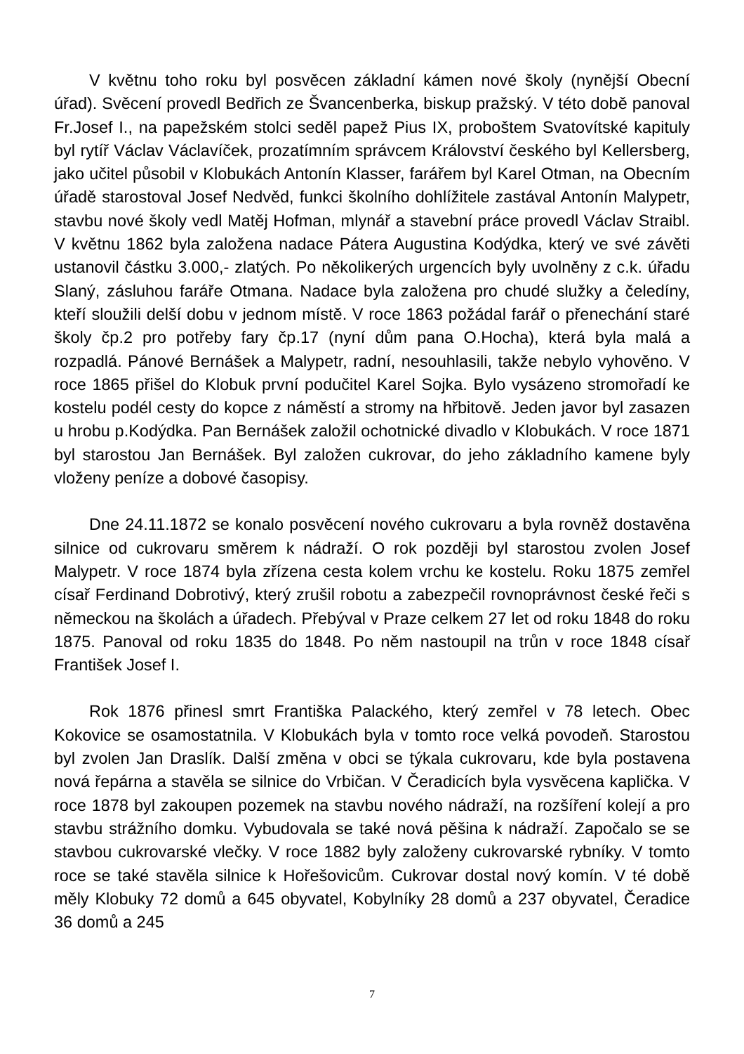V květnu toho roku byl posvěcen základní kámen nové školy (nynější Obecní úřad). Svěcení provedl Bedřich ze Švancenberka, biskup pražský. V této době panoval Fr.Josef I., na papežském stolci seděl papež Pius IX, proboštem Svatovítské kapituly byl rytíř Václav Václavíček, prozatímním správcem Království českého byl Kellersberg, jako učitel působil v Klobukách Antonín Klasser, farářem byl Karel Otman, na Obecním úřadě starostoval Josef Nedvěd, funkci školního dohlížitele zastával Antonín Malypetr, stavbu nové školy vedl Matěj Hofman, mlynář a stavební práce provedl Václav Straibl. V květnu 1862 byla založena nadace Pátera Augustina Kodýdka, který ve své závěti ustanovil částku 3.000,- zlatých. Po několikerých urgencích byly uvolněny z c.k. úřadu Slaný, zásluhou faráře Otmana. Nadace byla založena pro chudé služky a čeledíny, kteří sloužili delší dobu v jednom místě. V roce 1863 požádal farář o přenechání staré školy čp.2 pro potřeby fary čp.17 (nyní dům pana O.Hocha), která byla malá a rozpadlá. Pánové Bernášek a Malypetr, radní, nesouhlasili, takže nebylo vyhověno. V roce 1865 přišel do Klobuk první podučitel Karel Sojka. Bylo vysázeno stromořadí ke kostelu podél cesty do kopce z náměstí a stromy na hřbitově. Jeden javor byl zasazen u hrobu p.Kodýdka. Pan Bernášek založil ochotnické divadlo v Klobukách. V roce 1871 byl starostou Jan Bernášek. Byl založen cukrovar, do jeho základního kamene byly vloženy peníze a dobové časopisy.
Dne 24.11.1872 se konalo posvěcení nového cukrovaru a byla rovněž dostavěna silnice od cukrovaru směrem k nádraží. O rok později byl starostou zvolen Josef Malypetr. V roce 1874 byla zřízena cesta kolem vrchu ke kostelu. Roku 1875 zemřel císař Ferdinand Dobrotivý, který zrušil robotu a zabezpečil rovnoprávnost české řeči s německou na školách a úřadech. Přebýval v Praze celkem 27 let od roku 1848 do roku 1875. Panoval od roku 1835 do 1848. Po něm nastoupil na trůn v roce 1848 císař František Josef I.
Rok 1876 přinesl smrt Františka Palackého, který zemřel v 78 letech. Obec Kokovice se osamostatnila. V Klobukách byla v tomto roce velká povodeň. Starostou byl zvolen Jan Draslík. Další změna v obci se týkala cukrovaru, kde byla postavena nová řepárna a stavěla se silnice do Vrbičan. V Čeradicích byla vysvěcena kaplička. V roce 1878 byl zakoupen pozemek na stavbu nového nádraží, na rozšíření kolejí a pro stavbu strážního domku. Vybudovala se také nová pěšina k nádraží. Započalo se se stavbou cukrovarské vlečky. V roce 1882 byly založeny cukrovarské rybníky. V tomto roce se také stavěla silnice k Hořešovicům. Cukrovar dostal nový komín. V té době měly Klobuky 72 domů a 645 obyvatel, Kobylníky 28 domů a 237 obyvatel, Čeradice 36 domů a 245
7